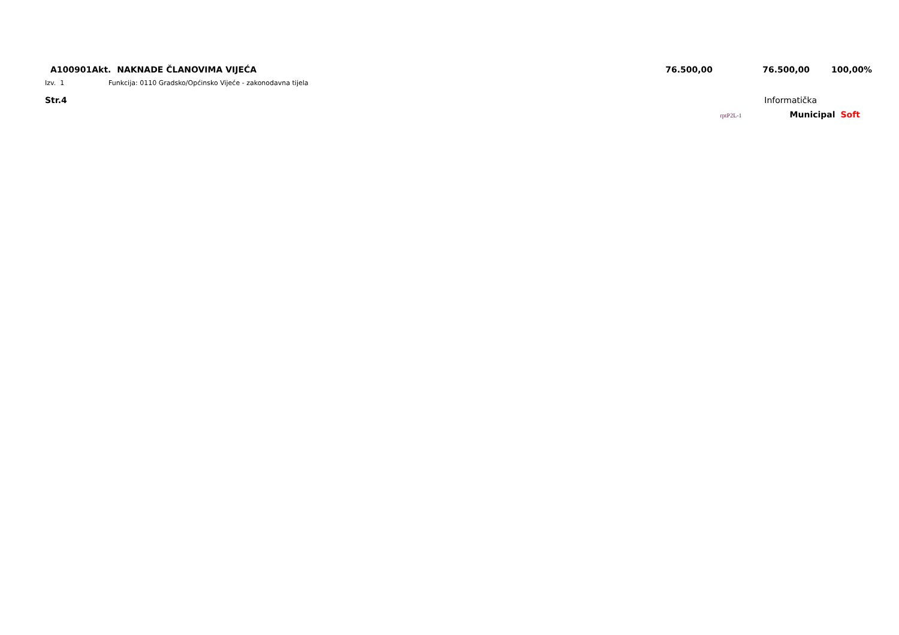| A100901Akt. NAKNADE ČLANOVIMA VIJEĆA | 76.500,00 | 76.500,00 | 100,00% |
Izv. 1 Funkcija: 0110 Gradsko/Općinsko Vijeće - zakonodavna tijela
Str.4 Informatička
rptP2L-1 Municipal Soft